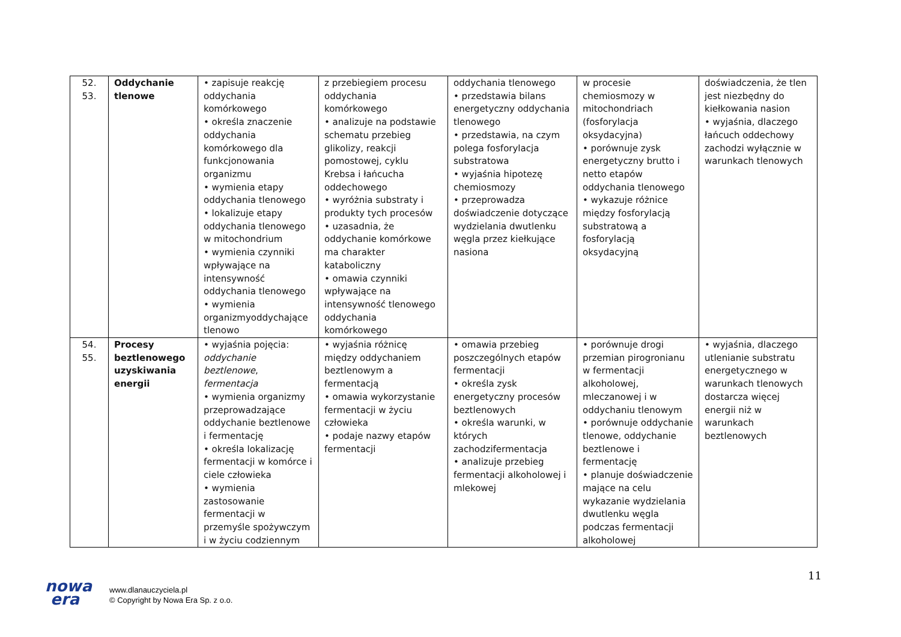| 52. 53. | Oddychanie tlenowe | • zapisuje reakcję oddychania komórkowego • określa znaczenie oddychania komórkowego dla funkcjonowania organizmu • wymienia etapy oddychania tlenowego • lokalizuje etapy oddychania tlenowego w mitochondrium • wymienia czynniki wpływające na intensywność oddychania tlenowego • wymienia organizmyoddychające tlenowo | z przebiegiem procesu oddychania komórkowego • analizuje na podstawie schematu przebieg glikolizy, reakcji pomostowej, cyklu Krebsa i łańcucha oddechowego • wyróżnia substraty i produkty tych procesów • uzasadnia, że oddychanie komórkowe ma charakter kataboliczny • omawia czynniki wpływające na intensywność tlenowego oddychania komórkowego | oddychania tlenowego • przedstawia bilans energetyczny oddychania tlenowego • przedstawia, na czym polega fosforylacja substratowa • wyjaśnia hipotezę chemiosmozy • przeprowadza doświadczenie dotyczące wydzielania dwutlenku węgla przez kiełkujące nasiona | w procesie chemiosmozy w mitochondriach (fosforylacja oksydacyjna) • porównuje zysk energetyczny brutto i netto etapów oddychania tlenowego • wykazuje różnice między fosforylacją substratową a fosforylacją oksydacyjną | doświadczenia, że tlen jest niezbędny do kiełkowania nasion • wyjaśnia, dlaczego łańcuch oddechowy zachodzi wyłącznie w warunkach tlenowych |
| 54. 55. | Procesy beztlenowego uzyskiwania energii | • wyjaśnia pojęcia: oddychanie beztlenowe , fermentacja • wymienia organizmy przeprowadzające oddychanie beztlenowe i fermentację • określa lokalizację fermentacji w komórce i ciele człowieka • wymienia zastosowanie fermentacji w przemyśle spożywczym i w życiu codziennym | • wyjaśnia różnicę między oddychaniem beztlenowym a fermentacją • omawia wykorzystanie fermentacji w życiu człowieka • podaje nazwy etapów fermentacji | • omawia przebieg poszczególnych etapów fermentacji • określa zysk energetyczny procesów beztlenowych • określa warunki, w których zachodzifermentacja • analizuje przebieg fermentacji alkoholowej i mlekowej | • porównuje drogi przemian pirogronianu w fermentacji alkoholowej, mleczanowej i w oddychaniu tlenowym • porównuje oddychanie tlenowe, oddychanie beztlenowe i fermentację • planuje doświadczenie mające na celu wykazanie wydzielania dwutlenku węgla podczas fermentacji alkoholowej | • wyjaśnia, dlaczego utlenianie substratu energetycznego w warunkach tlenowych dostarcza więcej energii niż w warunkach beztlenowych |
11
nowa
era
www.dlanauczyciela.pl
© Copyright by Nowa Era Sp. z o.o.